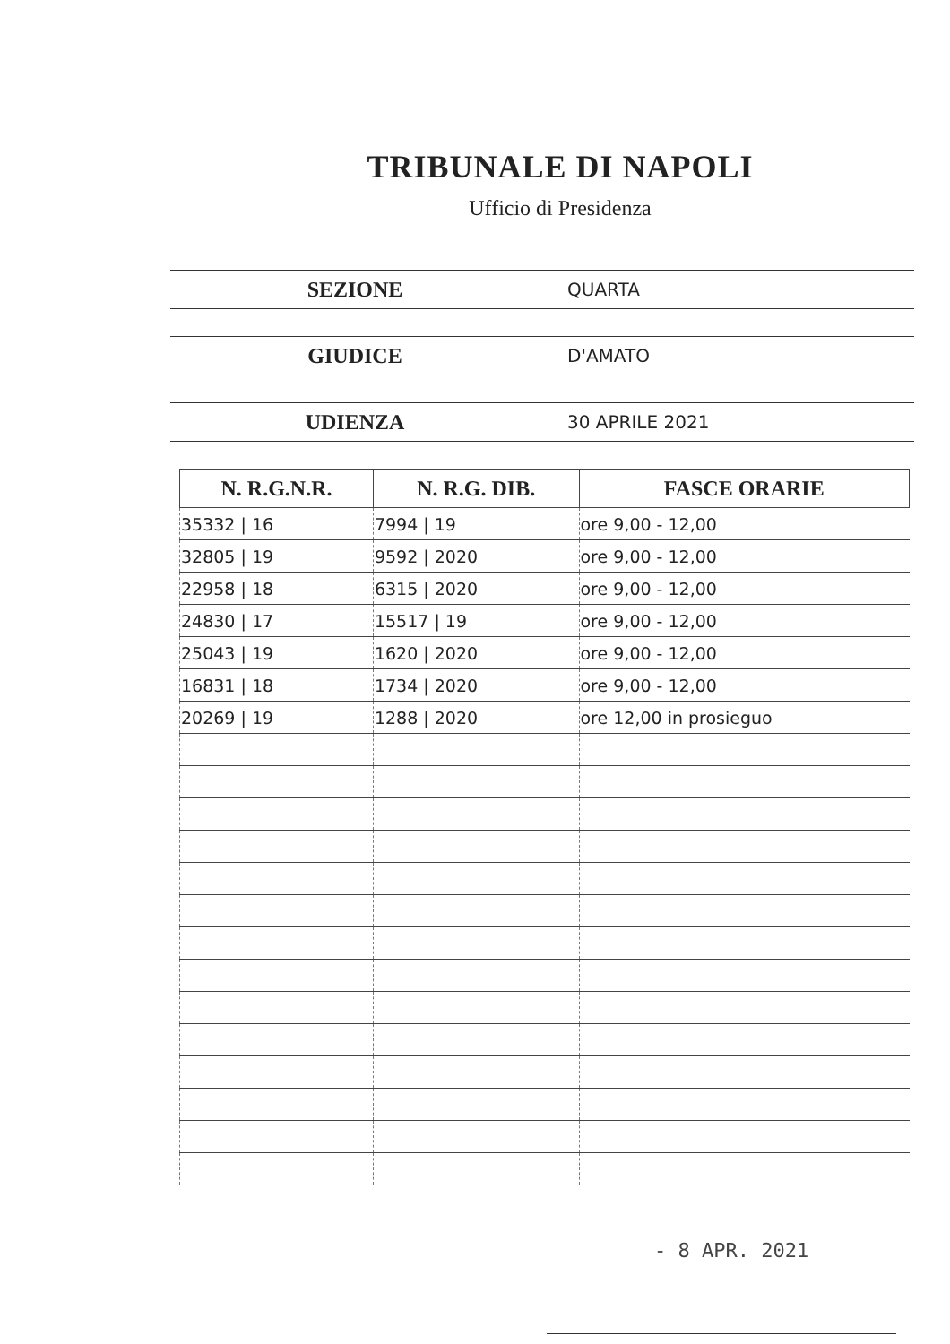TRIBUNALE DI NAPOLI
Ufficio di Presidenza
| SEZIONE | QUARTA |
| GIUDICE | D'AMATO |
| UDIENZA | 30 APRILE 2021 |
| N. R.G.N.R. | N. R.G. DIB. | FASCE ORARIE |
| --- | --- | --- |
| 35332 / 16 | 7994 / 19 | ore 9,00 - 12,00 |
| 32805 / 19 | 9592 / 2020 | ore 9,00 - 12,00 |
| 22958 / 18 | 6315 / 2020 | ore 9,00 - 12,00 |
| 24830 / 17 | 15517 / 19 | ore 9,00 - 12,00 |
| 25043 / 19 | 1620 / 2020 | ore 9,00 - 12,00 |
| 16831 / 18 | 1734 / 2020 | ore 9,00 - 12,00 |
| 20269 / 19 | 1288 / 2020 | ore 12,00 in prosieguo |
- 8 APR. 2021